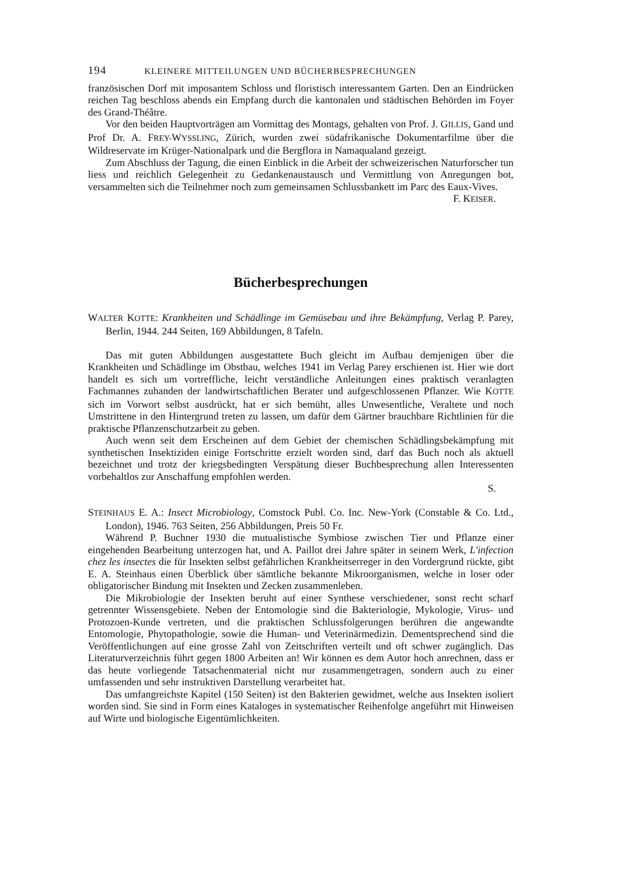194 KLEINERE MITTEILUNGEN UND BÜCHERBESPRECHUNGEN
französischen Dorf mit imposantem Schloss und floristisch interessantem Garten. Den an Eindrücken reichen Tag beschloss abends ein Empfang durch die kantonalen und städtischen Behörden im Foyer des Grand-Théâtre.
Vor den beiden Hauptvorträgen am Vormittag des Montags, gehalten von Prof. J. GILLIS, Gand und Prof Dr. A. FREY-WYSSLING, Zürich, wurden zwei südafrikanische Dokumentarfilme über die Wildreservate im Krüger-Nationalpark und die Bergflora in Namaqualand gezeigt.
Zum Abschluss der Tagung, die einen Einblick in die Arbeit der schweizerischen Naturforscher tun liess und reichlich Gelegenheit zu Gedankenaustausch und Vermittlung von Anregungen bot, versammelten sich die Teilnehmer noch zum gemeinsamen Schlussbankett im Parc des Eaux-Vives.
F. KEISER.
Bücherbesprechungen
WALTER KOTTE: Krankheiten und Schädlinge im Gemüsebau und ihre Bekämpfung, Verlag P. Parey, Berlin, 1944. 244 Seiten, 169 Abbildungen, 8 Tafeln.
Das mit guten Abbildungen ausgestattete Buch gleicht im Aufbau demjenigen über die Krankheiten und Schädlinge im Obstbau, welches 1941 im Verlag Parey erschienen ist. Hier wie dort handelt es sich um vortreffliche, leicht verständliche Anleitungen eines praktisch veranlagten Fachmannes zuhanden der landwirtschaftlichen Berater und aufgeschlossenen Pflanzer. Wie KOTTE sich im Vorwort selbst ausdrückt, hat er sich bemüht, alles Unwesentliche, Veraltete und noch Umstrittene in den Hintergrund treten zu lassen, um dafür dem Gärtner brauchbare Richtlinien für die praktische Pflanzenschutzarbeit zu geben.
Auch wenn seit dem Erscheinen auf dem Gebiet der chemischen Schädlingsbekämpfung mit synthetischen Insektiziden einige Fortschritte erzielt worden sind, darf das Buch noch als aktuell bezeichnet und trotz der kriegsbedingten Verspätung dieser Buchbesprechung allen Interessenten vorbehaltlos zur Anschaffung empfohlen werden.
S.
STEINHAUS E. A.: Insect Microbiology, Comstock Publ. Co. Inc. New-York (Constable & Co. Ltd., London), 1946. 763 Seiten, 256 Abbildungen, Preis 50 Fr.
Während P. Buchner 1930 die mutualistische Symbiose zwischen Tier und Pflanze einer eingehenden Bearbeitung unterzogen hat, und A. Paillot drei Jahre später in seinem Werk, L'infection chez les insectes die für Insekten selbst gefährlichen Krankheitserreger in den Vordergrund rückte, gibt E. A. Steinhaus einen Überblick über sämtliche bekannte Mikroorganismen, welche in loser oder obligatorischer Bindung mit Insekten und Zecken zusammenleben.
Die Mikrobiologie der Insekten beruht auf einer Synthese verschiedener, sonst recht scharf getrennter Wissensgebiete. Neben der Entomologie sind die Bakteriologie, Mykologie, Virus- und Protozoen-Kunde vertreten, und die praktischen Schlussfolgerungen berühren die angewandte Entomologie, Phytopathologie, sowie die Human- und Veterinärmedizin. Dementsprechend sind die Veröffentlichungen auf eine grosse Zahl von Zeitschriften verteilt und oft schwer zugänglich. Das Literaturverzeichnis führt gegen 1800 Arbeiten an! Wir können es dem Autor hoch anrechnen, dass er das heute vorliegende Tatsachenmaterial nicht nur zusammengetragen, sondern auch zu einer umfassenden und sehr instruktiven Darstellung verarbeitet hat.
Das umfangreichste Kapitel (150 Seiten) ist den Bakterien gewidmet, welche aus Insekten isoliert worden sind. Sie sind in Form eines Kataloges in systematischer Reihenfolge angeführt mit Hinweisen auf Wirte und biologische Eigentümlichkeiten.